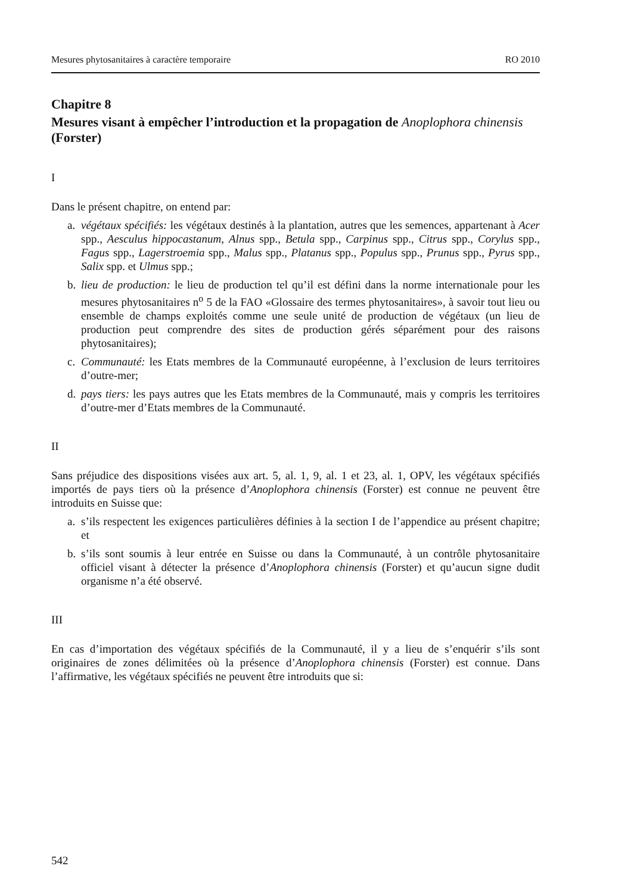Mesures phytosanitaires à caractère temporaire RO 2010
Chapitre 8
Mesures visant à empêcher l’introduction et la propagation de Anoplophora chinensis (Forster)
I
Dans le présent chapitre, on entend par:
a. végétaux spécifiés: les végétaux destinés à la plantation, autres que les semences, appartenant à Acer spp., Aesculus hippocastanum, Alnus spp., Betula spp., Carpinus spp., Citrus spp., Corylus spp., Fagus spp., Lagerstroemia spp., Malus spp., Platanus spp., Populus spp., Prunus spp., Pyrus spp., Salix spp. et Ulmus spp.;
b. lieu de production: le lieu de production tel qu’il est défini dans la norme internationale pour les mesures phytosanitaires n<sup>o</sup> 5 de la FAO «Glossaire des termes phytosanitaires», à savoir tout lieu ou ensemble de champs exploités comme une seule unité de production de végétaux (un lieu de production peut comprendre des sites de production gérés séparément pour des raisons phytosanitaires);
c. Communauté: les Etats membres de la Communauté européenne, à l’exclusion de leurs territoires d’outre-mer;
d. pays tiers: les pays autres que les Etats membres de la Communauté, mais y compris les territoires d’outre-mer d’Etats membres de la Communauté.
II
Sans préjudice des dispositions visées aux art. 5, al. 1, 9, al. 1 et 23, al. 1, OPV, les végétaux spécifiés importés de pays tiers où la présence d’Anoplophora chinensis (Forster) est connue ne peuvent être introduits en Suisse que:
a. s’ils respectent les exigences particulières définies à la section I de l’appendice au présent chapitre; et
b. s’ils sont soumis à leur entrée en Suisse ou dans la Communauté, à un contrôle phytosanitaire officiel visant à détecter la présence d’Anoplophora chinensis (Forster) et qu’aucun signe dudit organisme n’a été observé.
III
En cas d’importation des végétaux spécifiés de la Communauté, il y a lieu de s’enquérir s’ils sont originaires de zones délimitées où la présence d’Anoplophora chinensis (Forster) est connue. Dans l’affirmative, les végétaux spécifiés ne peuvent être introduits que si:
542